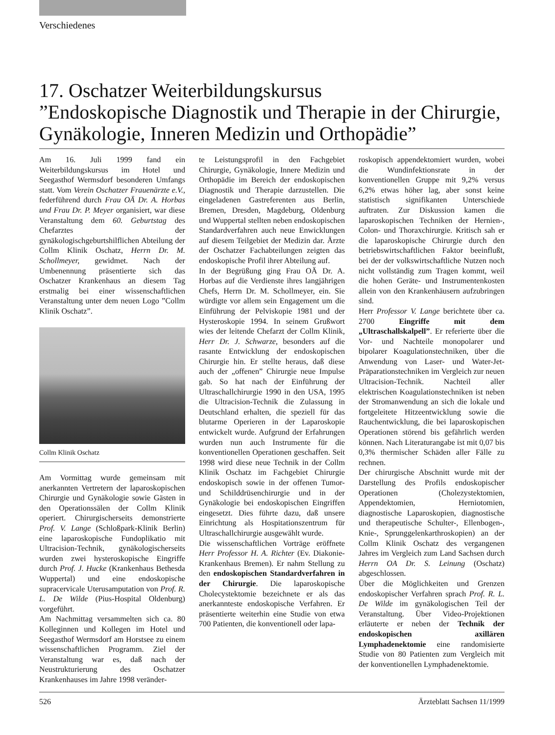Verschiedenes
17. Oschatzer Weiterbildungskursus
”Endoskopische Diagnostik und Therapie in der Chirurgie, Gynäkologie, Inneren Medizin und Orthopädie”
Am 16. Juli 1999 fand ein Weiterbildungskursus im Hotel und Seegasthof Wermsdorf besonderen Umfangs statt. Vom Verein Oschatzer Frauenärzte e.V., federführend durch Frau OÄ Dr. A. Horbas und Frau Dr. P. Meyer organisiert, war diese Veranstaltung dem 60. Geburtstag des Chefarztes der gynäkologischgeburtshilflichen Abteilung der Collm Klinik Oschatz, Herrn Dr. M. Schollmeyer, gewidmet. Nach der Umbenennung präsentierte sich das Oschatzer Krankenhaus an diesem Tag erstmalig bei einer wissenschaftlichen Veranstaltung unter dem neuen Logo ”Collm Klinik Oschatz”.
Collm Klinik Oschatz
Am Vormittag wurde gemeinsam mit anerkannten Vertretern der laparoskopischen Chirurgie und Gynäkologie sowie Gästen in den Operationssälen der Collm Klinik operiert. Chirurgischerseits demonstrierte Prof. V. Lange (Schloßpark-Klinik Berlin) eine laparoskopische Fundoplikatio mit Ultracision-Technik, gynäkologischerseits wurden zwei hysteroskopische Eingriffe durch Prof. J. Hucke (Krankenhaus Bethesda Wuppertal) und eine endoskopische supracervicale Uterusamputation von Prof. R. L. De Wilde (Pius-Hospital Oldenburg) vorgeführt.
Am Nachmittag versammelten sich ca. 80 Kolleginnen und Kollegen im Hotel und Seegasthof Wermsdorf am Horstsee zu einem wissenschaftlichen Programm. Ziel der Veranstaltung war es, daß nach der Neustrukturierung des Oschatzer Krankenhauses im Jahre 1998 veränder-
te Leistungsprofil in den Fachgebiet Chirurgie, Gynäkologie, Innere Medizin und Orthopädie im Bereich der endoskopischen Diagnostik und Therapie darzustellen. Die eingeladenen Gastreferenten aus Berlin, Bremen, Dresden, Magdeburg, Oldenburg und Wuppertal stellten neben endoskopischen Standardverfahren auch neue Enwicklungen auf diesem Teilgebiet der Medizin dar. Ärzte der Oschatzer Fachabteilungen zeigten das endoskopische Profil ihrer Abteilung auf.
In der Begrüßung ging Frau OÄ Dr. A. Horbas auf die Verdienste ihres langjährigen Chefs, Herrn Dr. M. Schollmeyer, ein. Sie würdigte vor allem sein Engagement um die Einführung der Pelviskopie 1981 und der Hysteroskopie 1994. In seinem Grußwort wies der leitende Chefarzt der Collm Klinik, Herr Dr. J. Schwarze, besonders auf die rasante Entwicklung der endoskopischen Chirurgie hin. Er stellte heraus, daß diese auch der „offenen” Chirurgie neue Impulse gab. So hat nach der Einführung der Ultraschallchirurgie 1990 in den USA, 1995 die Ultracision-Technik die Zulassung in Deutschland erhalten, die speziell für das blutarme Operieren in der Laparoskopie entwickelt wurde. Aufgrund der Erfahrungen wurden nun auch Instrumente für die konventionellen Operationen geschaffen. Seit 1998 wird diese neue Technik in der Collm Klinik Oschatz im Fachgebiet Chirurgie endoskopisch sowie in der offenen Tumor- und Schilddrüsenchirurgie und in der Gynäkologie bei endoskopischen Eingriffen eingesetzt. Dies führte dazu, daß unsere Einrichtung als Hospitationszentrum für Ultraschallchirurgie ausgewählt wurde.
Die wissenschaftlichen Vorträge eröffnete Herr Professor H. A. Richter (Ev. Diakonie-Krankenhaus Bremen). Er nahm Stellung zu den endoskopischen Standardverfahren in der Chirurgie. Die laparoskopische Cholecystektomie bezeichnete er als das anerkannteste endoskopische Verfahren. Er präsentierte weiterhin eine Studie von etwa 700 Patienten, die konventionell oder lapa-
roskopisch appendektomiert wurden, wobei die Wundinfektionsrate in der konventionellen Gruppe mit 9,2% versus 6,2% etwas höher lag, aber sonst keine statistisch signifikanten Unterschiede auftraten. Zur Diskussion kamen die laparoskopischen Techniken der Hernien-, Colon- und Thoraxchirurgie. Kritisch sah er die laparoskopische Chirurgie durch den betriebswirtschaftlichen Faktor beeinflußt, bei der der volkswirtschaftliche Nutzen noch nicht vollständig zum Tragen kommt, weil die hohen Geräte- und Instrumentenkosten allein von den Krankenhäusern aufzubringen sind.
Herr Professor V. Lange berichtete über ca. 2700 Eingriffe mit dem „Ultraschallskalpell”. Er referierte über die Vor- und Nachteile monopolarer und bipolarer Koagulationstechniken, über die Anwendung von Laser- und Water-Jet-Präparationstechniken im Vergleich zur neuen Ultracision-Technik. Nachteil aller elektrischen Koagulationstechniken ist neben der Stromanwendung an sich die lokale und fortgeleitete Hitzeentwicklung sowie die Rauchentwicklung, die bei laparoskopischen Operationen störend bis gefährlich werden können. Nach Literaturangabe ist mit 0,07 bis 0,3% thermischer Schäden aller Fälle zu rechnen.
Der chirurgische Abschnitt wurde mit der Darstellung des Profils endoskopischer Operationen (Cholezystektomien, Appendektomien, Herniotomien, diagnostische Laparoskopien, diagnostische und therapeutische Schulter-, Ellenbogen-, Knie-, Sprunggelenkarthroskopien) an der Collm Klinik Oschatz des vergangenen Jahres im Vergleich zum Land Sachsen durch Herrn OA Dr. S. Leinung (Oschatz) abgeschlossen.
Über die Möglichkeiten und Grenzen endoskopischer Verfahren sprach Prof. R. L. De Wilde im gynäkologischen Teil der Veranstaltung. Über Video-Projektionen erläuterte er neben der Technik der endoskopischen axillären Lymphadenektomie eine randomisierte Studie von 80 Patienten zum Vergleich mit der konventionellen Lymphadenektomie.
526 Ärzteblatt Sachsen 11/1999